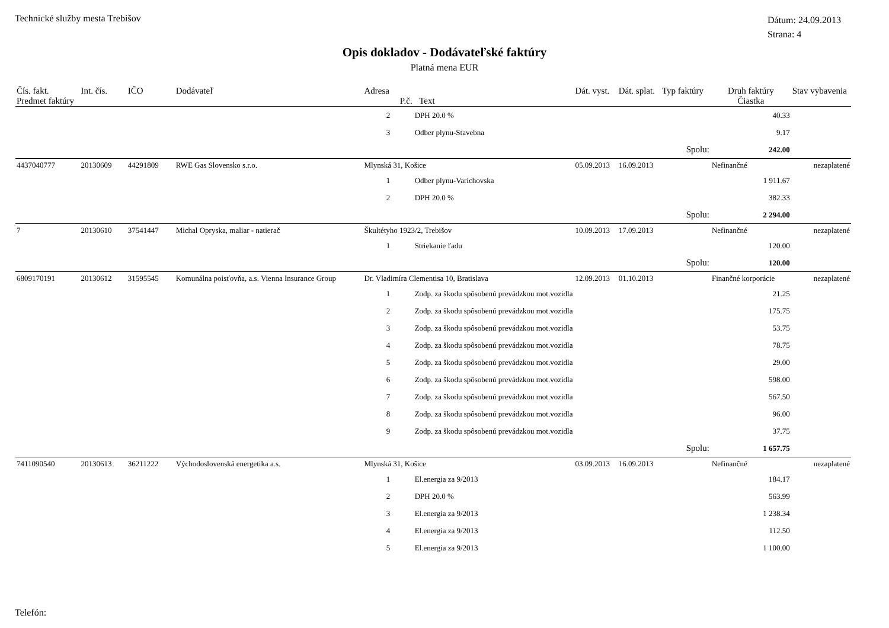Technické služby mesta Trebišov
Dátum: 24.09.2013
Strana: 4
Opis dokladov - Dodávateľské faktúry
Platná mena EUR
| Čís. fakt. | Int. čís. | IČO | Dodávateľ | Adresa | | Dát. vyst. | Dát. splat. | Typ faktúry | Druh faktúry | Stav vybavenia |
| --- | --- | --- | --- | --- | --- | --- | --- | --- | --- | --- |
| Predmet faktúry | | | | P.č. | Text | | | | Čiastka | |
| | | | | 2 | DPH 20.0 % | | | | 40.33 | |
| | | | | 3 | Odber plynu-Stavebna | | | | 9.17 | |
| | | | | | | | | Spolu: | 242.00 | |
| 4437040777 | 20130609 | 44291809 | RWE Gas Slovensko s.r.o. | Mlynská 31, Košice | | 05.09.2013 | 16.09.2013 | | Nefinančné | nezaplatené |
| | | | | 1 | Odber plynu-Varichovska | | | | 1 911.67 | |
| | | | | 2 | DPH 20.0 % | | | | 382.33 | |
| | | | | | | | | Spolu: | 2 294.00 | |
| 7 | 20130610 | 37541447 | Michal Opryska, maliar - natierač | Škultétyho 1923/2, Trebišov | | 10.09.2013 | 17.09.2013 | | Nefinančné | nezaplatené |
| | | | | 1 | Striekanie ľadu | | | | 120.00 | |
| | | | | | | | | Spolu: | 120.00 | |
| 6809170191 | 20130612 | 31595545 | Komunálna poisťovňa, a.s. Vienna Insurance Group | Dr. Vladimíra Clementisa 10, Bratislava | | 12.09.2013 | 01.10.2013 | | Finančné korporácie | nezaplatené |
| | | | | 1 | Zodp. za škodu spôsobenú prevádzkou mot.vozidla | | | | 21.25 | |
| | | | | 2 | Zodp. za škodu spôsobenú prevádzkou mot.vozidla | | | | 175.75 | |
| | | | | 3 | Zodp. za škodu spôsobenú prevádzkou mot.vozidla | | | | 53.75 | |
| | | | | 4 | Zodp. za škodu spôsobenú prevádzkou mot.vozidla | | | | 78.75 | |
| | | | | 5 | Zodp. za škodu spôsobenú prevádzkou mot.vozidla | | | | 29.00 | |
| | | | | 6 | Zodp. za škodu spôsobenú prevádzkou mot.vozidla | | | | 598.00 | |
| | | | | 7 | Zodp. za škodu spôsobenú prevádzkou mot.vozidla | | | | 567.50 | |
| | | | | 8 | Zodp. za škodu spôsobenú prevádzkou mot.vozidla | | | | 96.00 | |
| | | | | 9 | Zodp. za škodu spôsobenú prevádzkou mot.vozidla | | | | 37.75 | |
| | | | | | | | | Spolu: | 1 657.75 | |
| 7411090540 | 20130613 | 36211222 | Východoslovenská energetika a.s. | Mlynská 31, Košice | | 03.09.2013 | 16.09.2013 | | Nefinančné | nezaplatené |
| | | | | 1 | El.energia za 9/2013 | | | | 184.17 | |
| | | | | 2 | DPH 20.0 % | | | | 563.99 | |
| | | | | 3 | El.energia za 9/2013 | | | | 1 238.34 | |
| | | | | 4 | El.energia za 9/2013 | | | | 112.50 | |
| | | | | 5 | El.energia za 9/2013 | | | | 1 100.00 | |
Telefón: